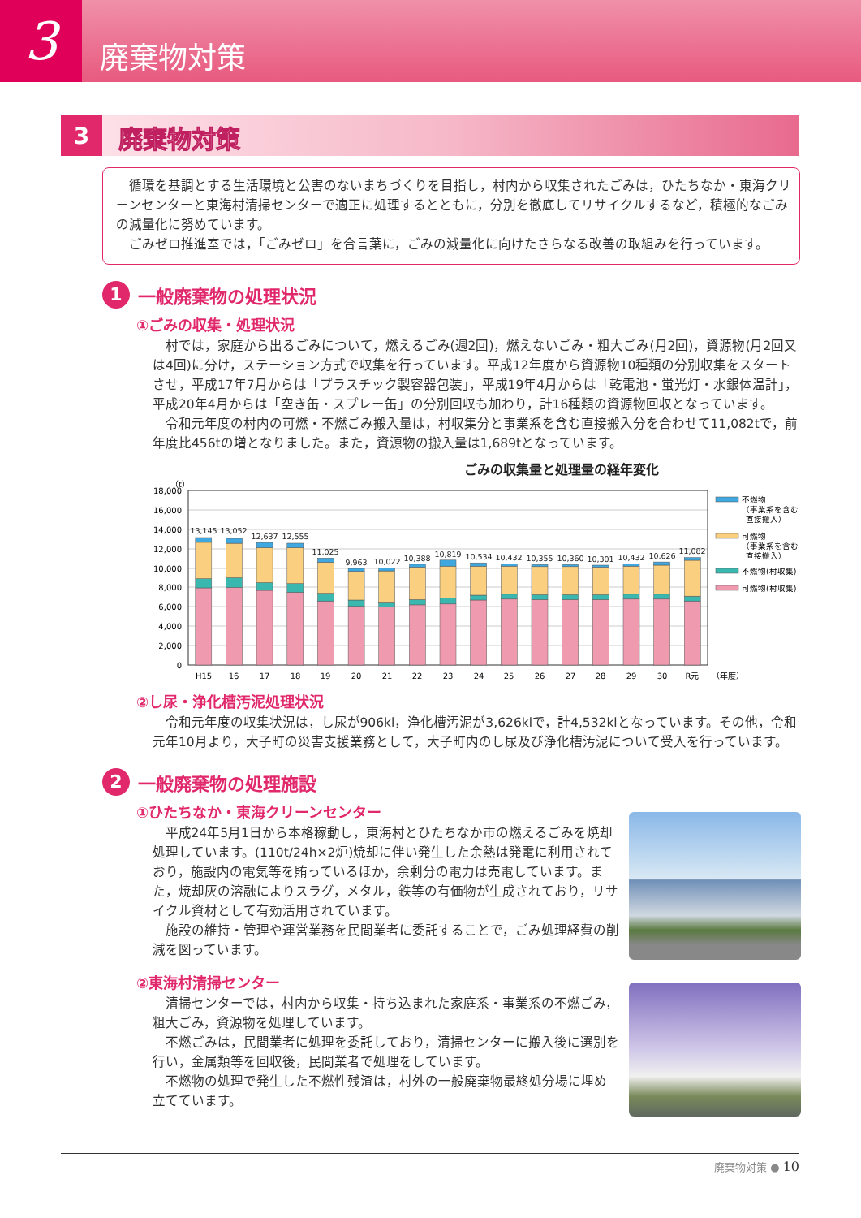3
廃棄物対策
3
廃棄物対策
循環を基調とする生活環境と公害のないまちづくりを目指し，村内から収集されたごみは，ひたちなか・東海クリーンセンターと東海村清掃センターで適正に処理するとともに，分別を徹底してリサイクルするなど，積極的なごみの減量化に努めています。
ごみゼロ推進室では，「ごみゼロ」を合言葉に，ごみの減量化に向けたさらなる改善の取組みを行っています。
1 一般廃棄物の処理状況
①ごみの収集・処理状況
村では，家庭から出るごみについて，燃えるごみ(週2回)，燃えないごみ・粗大ごみ(月2回)，資源物(月2回又は4回)に分け，ステーション方式で収集を行っています。平成12年度から資源物10種類の分別収集をスタートさせ，平成17年7月からは「プラスチック製容器包装」，平成19年4月からは「乾電池・蛍光灯・水銀体温計」，平成20年4月からは「空き缶・スプレー缶」の分別回収も加わり，計16種類の資源物回収となっています。
令和元年度の村内の可燃・不燃ごみ搬入量は，村収集分と事業系を含む直接搬入分を合わせて11,082tで，前年度比456tの増となりました。また，資源物の搬入量は1,689tとなっています。
ごみの収集量と処理量の経年変化
（t）
0
2,000
4,000
6,000
8,000
10,000
12,000
14,000
16,000
18,000
13,145
13,052
12,637
12,555
11,025
9,963
10,022
10,388
10,819
10,534
10,432
10,355
10,360
10,301
10,432
10,626
11,082
H15
16
17
18
19
20
21
22
23
24
25
26
27
28
29
30
R元
（年度）
不燃物
（事業系を含む
直接搬入）
可燃物
（事業系を含む
直接搬入）
不燃物(村収集)
可燃物(村収集)
②し尿・浄化槽汚泥処理状況
令和元年度の収集状況は，し尿が906kl，浄化槽汚泥が3,626klで，計4,532klとなっています。その他，令和元年10月より，大子町の災害支援業務として，大子町内のし尿及び浄化槽汚泥について受入を行っています。
2 一般廃棄物の処理施設
①ひたちなか・東海クリーンセンター
平成24年5月1日から本格稼動し，東海村とひたちなか市の燃えるごみを焼却処理しています。(110t/24h×2炉)焼却に伴い発生した余熱は発電に利用されており，施設内の電気等を賄っているほか，余剰分の電力は売電しています。また，焼却灰の溶融によりスラグ，メタル，鉄等の有価物が生成されており，リサイクル資材として有効活用されています。
施設の維持・管理や運営業務を民間業者に委託することで，ごみ処理経費の削減を図っています。
②東海村清掃センター
清掃センターでは，村内から収集・持ち込まれた家庭系・事業系の不燃ごみ，粗大ごみ，資源物を処理しています。
不燃ごみは，民間業者に処理を委託しており，清掃センターに搬入後に選別を行い，金属類等を回収後，民間業者で処理をしています。
不燃物の処理で発生した不燃性残渣は，村外の一般廃棄物最終処分場に埋め立てています。
廃棄物対策 ● 10